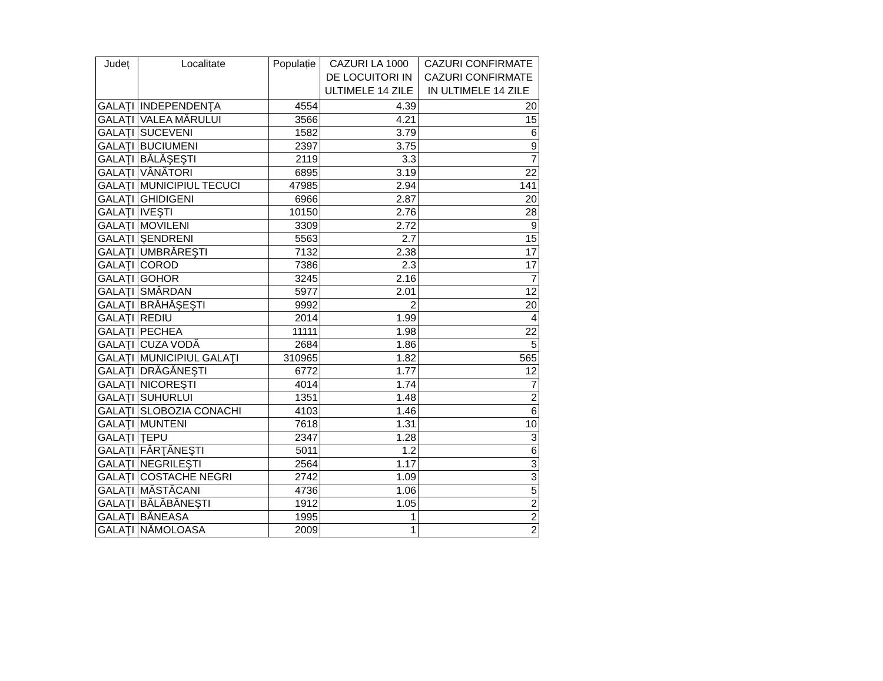| Județ | Localitate | Populație | CAZURI LA 1000 DE LOCUITORI IN ULTIMELE 14 ZILE | CAZURI CONFIRMATE CAZURI CONFIRMATE IN ULTIMELE 14 ZILE |
| --- | --- | --- | --- | --- |
| GALAŢI | INDEPENDENŢA | 4554 | 4.39 | 20 |
| GALAŢI | VALEA MĂRULUI | 3566 | 4.21 | 15 |
| GALAŢI | SUCEVENI | 1582 | 3.79 | 6 |
| GALAŢI | BUCIUMENI | 2397 | 3.75 | 9 |
| GALAŢI | BĂLĂŞEŞTI | 2119 | 3.3 | 7 |
| GALAŢI | VÂNĂTORI | 6895 | 3.19 | 22 |
| GALAŢI | MUNICIPIUL TECUCI | 47985 | 2.94 | 141 |
| GALAŢI | GHIDIGENI | 6966 | 2.87 | 20 |
| GALAŢI | IVEŞTI | 10150 | 2.76 | 28 |
| GALAŢI | MOVILENI | 3309 | 2.72 | 9 |
| GALAŢI | ŞENDRENI | 5563 | 2.7 | 15 |
| GALAŢI | UMBRĂREŞTI | 7132 | 2.38 | 17 |
| GALAŢI | COROD | 7386 | 2.3 | 17 |
| GALAŢI | GOHOR | 3245 | 2.16 | 7 |
| GALAŢI | SMÂRDAN | 5977 | 2.01 | 12 |
| GALAŢI | BRĂHĂŞEŞTI | 9992 | 2 | 20 |
| GALAŢI | REDIU | 2014 | 1.99 | 4 |
| GALAŢI | PECHEA | 11111 | 1.98 | 22 |
| GALAŢI | CUZA VODĂ | 2684 | 1.86 | 5 |
| GALAŢI | MUNICIPIUL GALAŢI | 310965 | 1.82 | 565 |
| GALAŢI | DRĂGĂNEŞTI | 6772 | 1.77 | 12 |
| GALAŢI | NICOREŞTI | 4014 | 1.74 | 7 |
| GALAŢI | SUHURLUI | 1351 | 1.48 | 2 |
| GALAŢI | SLOBOZIA CONACHI | 4103 | 1.46 | 6 |
| GALAŢI | MUNTENI | 7618 | 1.31 | 10 |
| GALAŢI | ŢEPU | 2347 | 1.28 | 3 |
| GALAŢI | FÂRŢĂNEŞTI | 5011 | 1.2 | 6 |
| GALAŢI | NEGRILEŞTI | 2564 | 1.17 | 3 |
| GALAŢI | COSTACHE NEGRI | 2742 | 1.09 | 3 |
| GALAŢI | MĂSTĂCANI | 4736 | 1.06 | 5 |
| GALAŢI | BĂLĂBĂNEŞTI | 1912 | 1.05 | 2 |
| GALAŢI | BĂNEASA | 1995 | 1 | 2 |
| GALAŢI | NĂMOLOASA | 2009 | 1 | 2 |